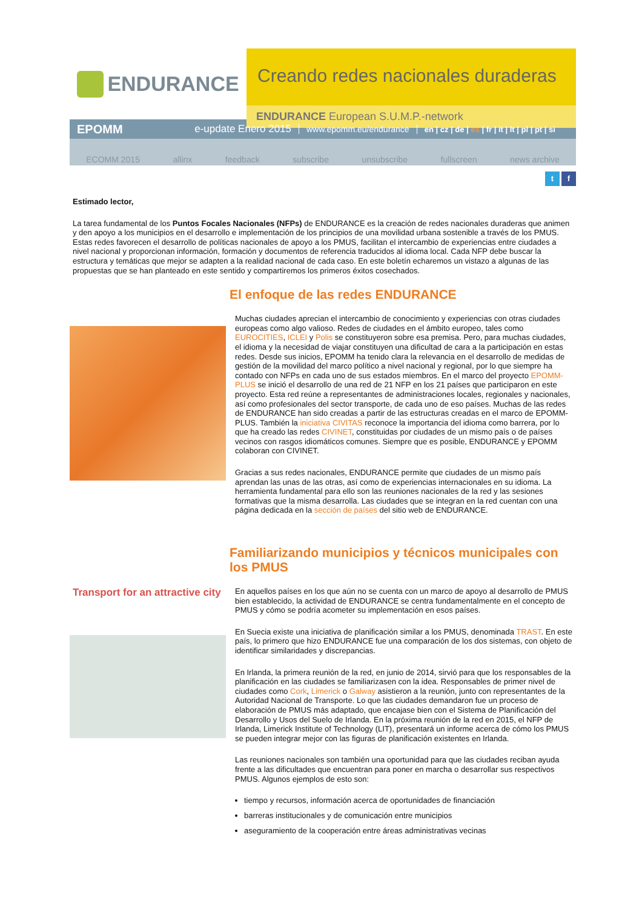ENDURANCE
Creando redes nacionales duraderas
ENDURANCE European S.U.M.P.-network
EPOMM
e-update Enero 2015
www.epomm.eu/endurance
en | cz | de | es | fr | it | lt | pl | pt | si
ECOMM 2015 allinx feedback subscribe unsubscribe fullscreen news archive
t f
Estimado lector,
La tarea fundamental de los Puntos Focales Nacionales (NFPs) de ENDURANCE es la creación de redes nacionales duraderas que animen y den apoyo a los municipios en el desarrollo e implementación de los principios de una movilidad urbana sostenible a través de los PMUS. Estas redes favorecen el desarrollo de políticas nacionales de apoyo a los PMUS, facilitan el intercambio de experiencias entre ciudades a nivel nacional y proporcionan información, formación y documentos de referencia traducidos al idioma local. Cada NFP debe buscar la estructura y temáticas que mejor se adapten a la realidad nacional de cada caso. En este boletín echaremos un vistazo a algunas de las propuestas que se han planteado en este sentido y compartiremos los primeros éxitos cosechados.
El enfoque de las redes ENDURANCE
Muchas ciudades aprecian el intercambio de conocimiento y experiencias con otras ciudades europeas como algo valioso. Redes de ciudades en el ámbito europeo, tales como EUROCITIES, ICLEI y Polis se constituyeron sobre esa premisa. Pero, para muchas ciudades, el idioma y la necesidad de viajar constituyen una dificultad de cara a la participación en estas redes. Desde sus inicios, EPOMM ha tenido clara la relevancia en el desarrollo de medidas de gestión de la movilidad del marco político a nivel nacional y regional, por lo que siempre ha contado con NFPs en cada uno de sus estados miembros. En el marco del proyecto EPOMM-PLUS se inició el desarrollo de una red de 21 NFP en los 21 países que participaron en este proyecto. Esta red reúne a representantes de administraciones locales, regionales y nacionales, así como profesionales del sector transporte, de cada uno de eso países. Muchas de las redes de ENDURANCE han sido creadas a partir de las estructuras creadas en el marco de EPOMM-PLUS. También la iniciativa CIVITAS reconoce la importancia del idioma como barrera, por lo que ha creado las redes CIVINET, constituidas por ciudades de un mismo país o de países vecinos con rasgos idiomáticos comunes. Siempre que es posible, ENDURANCE y EPOMM colaboran con CIVINET.
Gracias a sus redes nacionales, ENDURANCE permite que ciudades de un mismo país aprendan las unas de las otras, así como de experiencias internacionales en su idioma. La herramienta fundamental para ello son las reuniones nacionales de la red y las sesiones formativas que la misma desarrolla. Las ciudades que se integran en la red cuentan con una página dedicada en la sección de países del sitio web de ENDURANCE.
Familiarizando municipios y técnicos municipales con los PMUS
Transport for an attractive city
En aquellos países en los que aún no se cuenta con un marco de apoyo al desarrollo de PMUS bien establecido, la actividad de ENDURANCE se centra fundamentalmente en el concepto de PMUS y cómo se podría acometer su implementación en esos países.
En Suecia existe una iniciativa de planificación similar a los PMUS, denominada TRAST. En este país, lo primero que hizo ENDURANCE fue una comparación de los dos sistemas, con objeto de identificar similaridades y discrepancias.
En Irlanda, la primera reunión de la red, en junio de 2014, sirvió para que los responsables de la planificación en las ciudades se familiarizasen con la idea. Responsables de primer nivel de ciudades como Cork, Limerick o Galway asistieron a la reunión, junto con representantes de la Autoridad Nacional de Transporte. Lo que las ciudades demandaron fue un proceso de elaboración de PMUS más adaptado, que encajase bien con el Sistema de Planificación del Desarrollo y Usos del Suelo de Irlanda. En la próxima reunión de la red en 2015, el NFP de Irlanda, Limerick Institute of Technology (LIT), presentará un informe acerca de cómo los PMUS se pueden integrar mejor con las figuras de planificación existentes en Irlanda.
Las reuniones nacionales son también una oportunidad para que las ciudades reciban ayuda frente a las dificultades que encuentran para poner en marcha o desarrollar sus respectivos PMUS. Algunos ejemplos de esto son:
tiempo y recursos, información acerca de oportunidades de financiación
barreras institucionales y de comunicación entre municipios
aseguramiento de la cooperación entre áreas administrativas vecinas